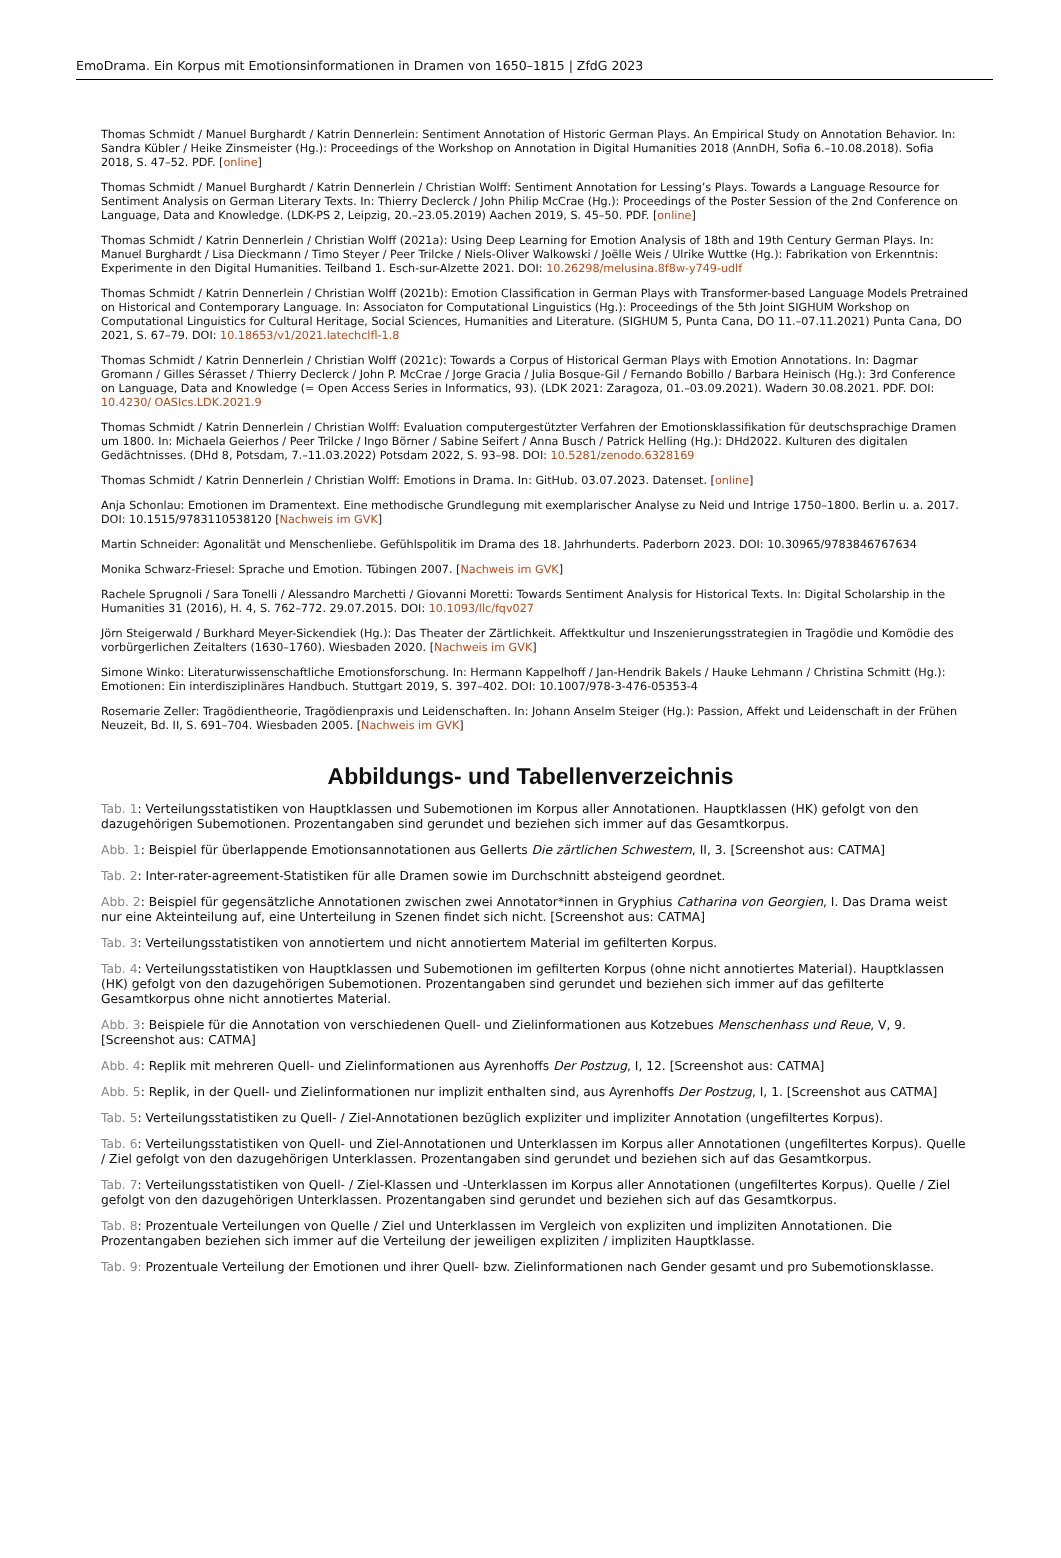EmoDrama. Ein Korpus mit Emotionsinformationen in Dramen von 1650–1815 | ZfdG 2023
Thomas Schmidt / Manuel Burghardt / Katrin Dennerlein: Sentiment Annotation of Historic German Plays. An Empirical Study on Annotation Behavior. In: Sandra Kübler / Heike Zinsmeister (Hg.): Proceedings of the Workshop on Annotation in Digital Humanities 2018 (AnnDH, Sofia 6.–10.08.2018). Sofia 2018, S. 47–52. PDF. [online]
Thomas Schmidt / Manuel Burghardt / Katrin Dennerlein / Christian Wolff: Sentiment Annotation for Lessing’s Plays. Towards a Language Resource for Sentiment Analysis on German Literary Texts. In: Thierry Declerck / John Philip McCrae (Hg.): Proceedings of the Poster Session of the 2nd Conference on Language, Data and Knowledge. (LDK-PS 2, Leipzig, 20.–23.05.2019) Aachen 2019, S. 45–50. PDF. [online]
Thomas Schmidt / Katrin Dennerlein / Christian Wolff (2021a): Using Deep Learning for Emotion Analysis of 18th and 19th Century German Plays. In: Manuel Burghardt / Lisa Dieckmann / Timo Steyer / Peer Trilcke / Niels-Oliver Walkowski / Joëlle Weis / Ulrike Wuttke (Hg.): Fabrikation von Erkenntnis: Experimente in den Digital Humanities. Teilband 1. Esch-sur-Alzette 2021. DOI: 10.26298/melusina.8f8w-y749-udlf
Thomas Schmidt / Katrin Dennerlein / Christian Wolff (2021b): Emotion Classification in German Plays with Transformer-based Language Models Pretrained on Historical and Contemporary Language. In: Associaton for Computational Linguistics (Hg.): Proceedings of the 5th Joint SIGHUM Workshop on Computational Linguistics for Cultural Heritage, Social Sciences, Humanities and Literature. (SIGHUM 5, Punta Cana, DO 11.–07.11.2021) Punta Cana, DO 2021, S. 67–79. DOI: 10.18653/v1/2021.latechclfl-1.8
Thomas Schmidt / Katrin Dennerlein / Christian Wolff (2021c): Towards a Corpus of Historical German Plays with Emotion Annotations. In: Dagmar Gromann / Gilles Sérasset / Thierry Declerck / John P. McCrae / Jorge Gracia / Julia Bosque-Gil / Fernando Bobillo / Barbara Heinisch (Hg.): 3rd Conference on Language, Data and Knowledge (= Open Access Series in Informatics, 93). (LDK 2021: Zaragoza, 01.–03.09.2021). Wadern 30.08.2021. PDF. DOI: 10.4230/ OASIcs.LDK.2021.9
Thomas Schmidt / Katrin Dennerlein / Christian Wolff: Evaluation computergestützter Verfahren der Emotionsklassifikation für deutschsprachige Dramen um 1800. In: Michaela Geierhos / Peer Trilcke / Ingo Börner / Sabine Seifert / Anna Busch / Patrick Helling (Hg.): DHd2022. Kulturen des digitalen Gedächtnisses. (DHd 8, Potsdam, 7.–11.03.2022) Potsdam 2022, S. 93–98. DOI: 10.5281/zenodo.6328169
Thomas Schmidt / Katrin Dennerlein / Christian Wolff: Emotions in Drama. In: GitHub. 03.07.2023. Datenset. [online]
Anja Schonlau: Emotionen im Dramentext. Eine methodische Grundlegung mit exemplarischer Analyse zu Neid und Intrige 1750–1800. Berlin u. a. 2017. DOI: 10.1515/9783110538120 [Nachweis im GVK]
Martin Schneider: Agonalität und Menschenliebe. Gefühlspolitik im Drama des 18. Jahrhunderts. Paderborn 2023. DOI: 10.30965/9783846767634
Monika Schwarz-Friesel: Sprache und Emotion. Tübingen 2007. [Nachweis im GVK]
Rachele Sprugnoli / Sara Tonelli / Alessandro Marchetti / Giovanni Moretti: Towards Sentiment Analysis for Historical Texts. In: Digital Scholarship in the Humanities 31 (2016), H. 4, S. 762–772. 29.07.2015. DOI: 10.1093/llc/fqv027
Jörn Steigerwald / Burkhard Meyer-Sickendiek (Hg.): Das Theater der Zärtlichkeit. Affektkultur und Inszenierungsstrategien in Tragödie und Komödie des vorbürgerlichen Zeitalters (1630–1760). Wiesbaden 2020. [Nachweis im GVK]
Simone Winko: Literaturwissenschaftliche Emotionsforschung. In: Hermann Kappelhoff / Jan-Hendrik Bakels / Hauke Lehmann / Christina Schmitt (Hg.): Emotionen: Ein interdisziplinäres Handbuch. Stuttgart 2019, S. 397–402. DOI: 10.1007/978-3-476-05353-4
Rosemarie Zeller: Tragödientheorie, Tragödienpraxis und Leidenschaften. In: Johann Anselm Steiger (Hg.): Passion, Affekt und Leidenschaft in der Frühen Neuzeit, Bd. II, S. 691–704. Wiesbaden 2005. [Nachweis im GVK]
Abbildungs- und Tabellenverzeichnis
Tab. 1: Verteilungsstatistiken von Hauptklassen und Subemotionen im Korpus aller Annotationen. Hauptklassen (HK) gefolgt von den dazugehörigen Subemotionen. Prozentangaben sind gerundet und beziehen sich immer auf das Gesamtkorpus.
Abb. 1: Beispiel für überlappende Emotionsannotationen aus Gellerts Die zärtlichen Schwestern, II, 3. [Screenshot aus: CATMA]
Tab. 2: Inter-rater-agreement-Statistiken für alle Dramen sowie im Durchschnitt absteigend geordnet.
Abb. 2: Beispiel für gegensätzliche Annotationen zwischen zwei Annotator*innen in Gryphius Catharina von Georgien, I. Das Drama weist nur eine Akteinteilung auf, eine Unterteilung in Szenen findet sich nicht. [Screenshot aus: CATMA]
Tab. 3: Verteilungsstatistiken von annotiertem und nicht annotiertem Material im gefilterten Korpus.
Tab. 4: Verteilungsstatistiken von Hauptklassen und Subemotionen im gefilterten Korpus (ohne nicht annotiertes Material). Hauptklassen (HK) gefolgt von den dazugehörigen Subemotionen. Prozentangaben sind gerundet und beziehen sich immer auf das gefilterte Gesamtkorpus ohne nicht annotiertes Material.
Abb. 3: Beispiele für die Annotation von verschiedenen Quell- und Zielinformationen aus Kotzebues Menschenhass und Reue, V, 9. [Screenshot aus: CATMA]
Abb. 4: Replik mit mehreren Quell- und Zielinformationen aus Ayrenhoffs Der Postzug, I, 12. [Screenshot aus: CATMA]
Abb. 5: Replik, in der Quell- und Zielinformationen nur implizit enthalten sind, aus Ayrenhoffs Der Postzug, I, 1. [Screenshot aus CATMA]
Tab. 5: Verteilungsstatistiken zu Quell- / Ziel-Annotationen bezüglich expliziter und impliziter Annotation (ungefiltertes Korpus).
Tab. 6: Verteilungsstatistiken von Quell- und Ziel-Annotationen und Unterklassen im Korpus aller Annotationen (ungefiltertes Korpus). Quelle / Ziel gefolgt von den dazugehörigen Unterklassen. Prozentangaben sind gerundet und beziehen sich auf das Gesamtkorpus.
Tab. 7: Verteilungsstatistiken von Quell- / Ziel-Klassen und -Unterklassen im Korpus aller Annotationen (ungefiltertes Korpus). Quelle / Ziel gefolgt von den dazugehörigen Unterklassen. Prozentangaben sind gerundet und beziehen sich auf das Gesamtkorpus.
Tab. 8: Prozentuale Verteilungen von Quelle / Ziel und Unterklassen im Vergleich von expliziten und impliziten Annotationen. Die Prozentangaben beziehen sich immer auf die Verteilung der jeweiligen expliziten / impliziten Hauptklasse.
Tab. 9: Prozentuale Verteilung der Emotionen und ihrer Quell- bzw. Zielinformationen nach Gender gesamt und pro Subemotionsklasse.